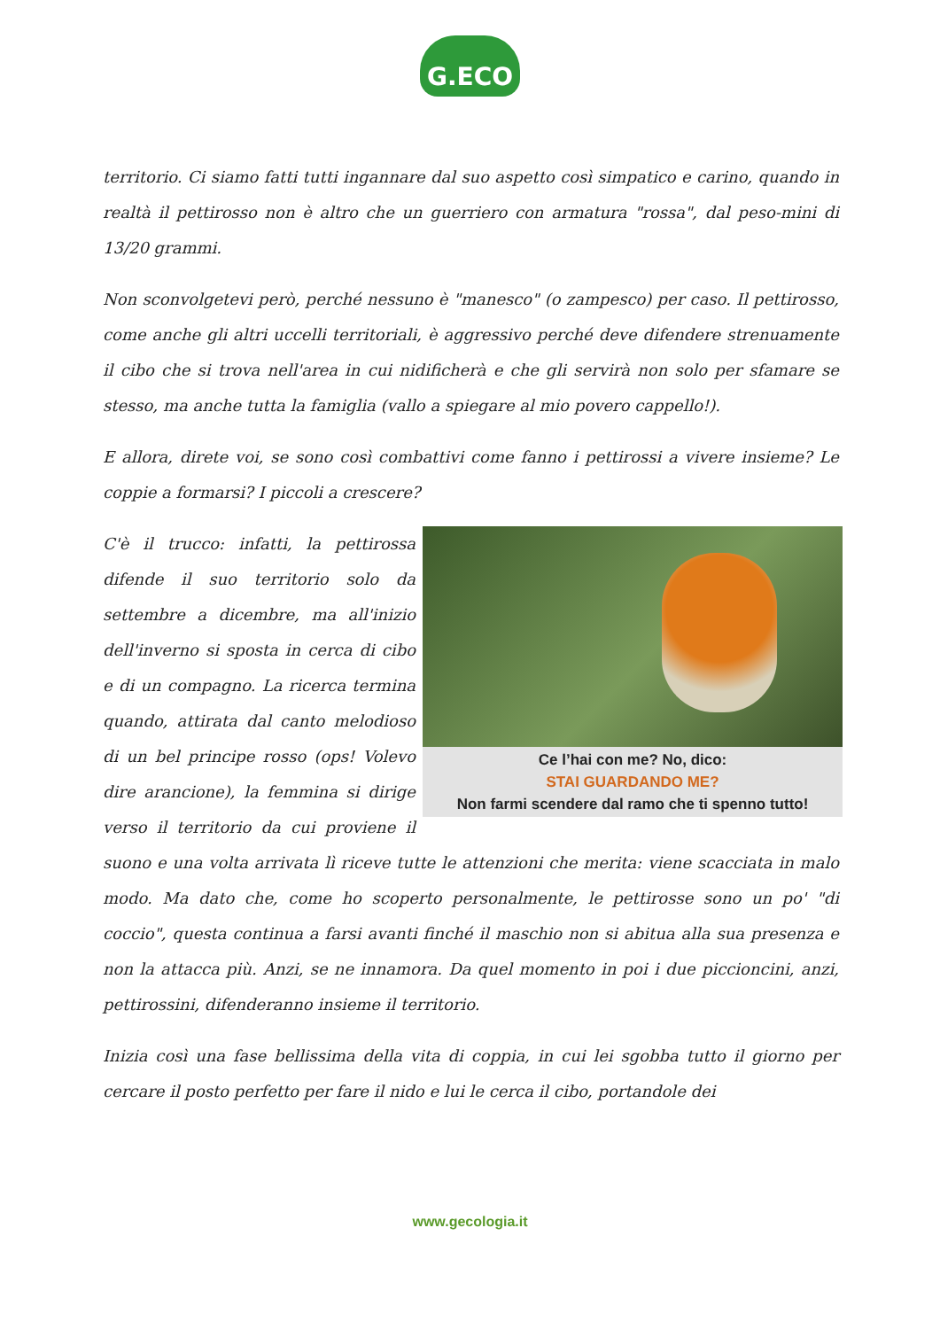G.ECO
territorio. Ci siamo fatti tutti ingannare dal suo aspetto così simpatico e carino, quando in realtà il pettirosso non è altro che un guerriero con armatura "rossa", dal peso-mini di 13/20 grammi.
Non sconvolgetevi però, perché nessuno è "manesco" (o zampesco) per caso. Il pettirosso, come anche gli altri uccelli territoriali, è aggressivo perché deve difendere strenuamente il cibo che si trova nell'area in cui nidificherà e che gli servirà non solo per sfamare se stesso, ma anche tutta la famiglia (vallo a spiegare al mio povero cappello!).
E allora, direte voi, se sono così combattivi come fanno i pettirossi a vivere insieme? Le coppie a formarsi? I piccoli a crescere?
Ce l’hai con me? No, dico:
STAI GUARDANDO ME?
Non farmi scendere dal ramo che ti spenno tutto!
C'è il trucco: infatti, la pettirossa difende il suo territorio solo da settembre a dicembre, ma all'inizio dell'inverno si sposta in cerca di cibo e di un compagno. La ricerca termina quando, attirata dal canto melodioso di un bel principe rosso (ops! Volevo dire arancione), la femmina si dirige verso il territorio da cui proviene il suono e una volta arrivata lì riceve tutte le attenzioni che merita: viene scacciata in malo modo. Ma dato che, come ho scoperto personalmente, le pettirosse sono un po' "di coccio", questa continua a farsi avanti finché il maschio non si abitua alla sua presenza e non la attacca più. Anzi, se ne innamora. Da quel momento in poi i due piccioncini, anzi, pettirossini, difenderanno insieme il territorio.
Inizia così una fase bellissima della vita di coppia, in cui lei sgobba tutto il giorno per cercare il posto perfetto per fare il nido e lui le cerca il cibo, portandole dei
www.gecologia.it